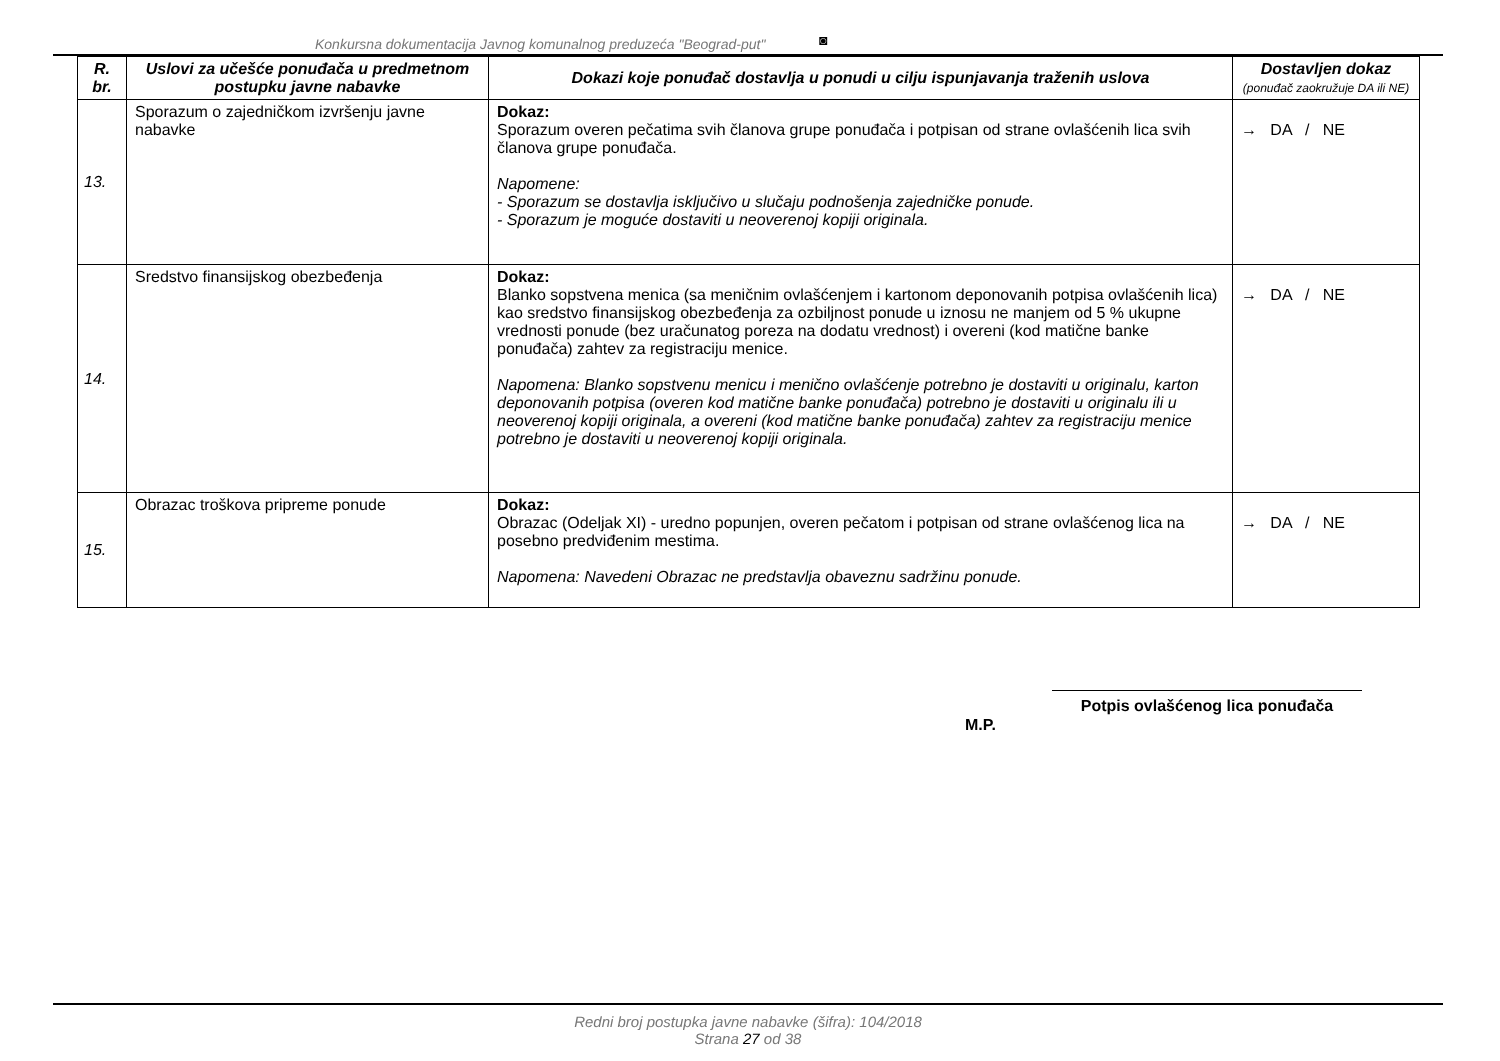Konkursna dokumentacija Javnog komunalnog preduzeća "Beograd-put" ◙
| R. br. | Uslovi za učešće ponuđača u predmetnom postupku javne nabavke | Dokazi koje ponuđač dostavlja u ponudi u cilju ispunjavanja traženih uslova | Dostavljen dokaz (ponuđač zaokružuje DA ili NE) |
| --- | --- | --- | --- |
| 13. | Sporazum o zajedničkom izvršenju javne nabavke | Dokaz: Sporazum overen pečatima svih članova grupe ponuđača i potpisan od strane ovlašćenih lica svih članova grupe ponuđača. Napomene: - Sporazum se dostavlja isključivo u slučaju podnošenja zajedničke ponude. - Sporazum je moguće dostaviti u neoverenoj kopiji originala. | → DA / NE |
| 14. | Sredstvo finansijskog obezbeđenja | Dokaz: Blanko sopstvena menica (sa meničnim ovlašćenjem i kartonom deponovanih potpisa ovlašćenih lica) kao sredstvo finansijskog obezbeđenja za ozbiljnost ponude u iznosu ne manjem od 5 % ukupne vrednosti ponude (bez uračunatog poreza na dodatu vrednost) i overeni (kod matične banke ponuđača) zahtev za registraciju menice. Napomena: Blanko sopstvenu menicu i menično ovlašćenje potrebno je dostaviti u originalu, karton deponovanih potpisa (overen kod matične banke ponuđača) potrebno je dostaviti u originalu ili u neoverenoj kopiji originala, a overeni (kod matične banke ponuđača) zahtev za registraciju menice potrebno je dostaviti u neoverenoj kopiji originala. | → DA / NE |
| 15. | Obrazac troškova pripreme ponude | Dokaz: Obrazac (Odeljak XI) - uredno popunjen, overen pečatom i potpisan od strane ovlašćenog lica na posebno predviđenim mestima. Napomena: Navedeni Obrazac ne predstavlja obaveznu sadržinu ponude. | → DA / NE |
M.P.
Potpis ovlašćenog lica ponuđača
Redni broj postupka javne nabavke (šifra): 104/2018
Strana 27 od 38